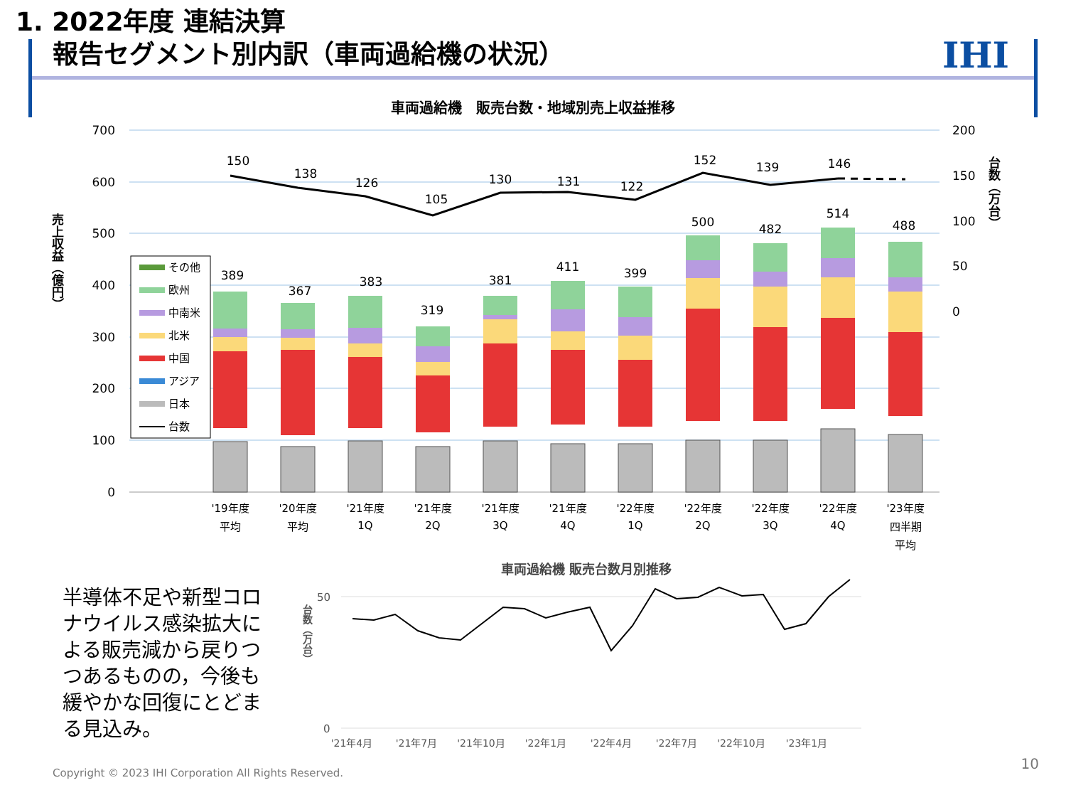1. 2022年度 連結決算
報告セグメント別内訳（車両過給機の状況）
IHI
車両過給機　販売台数・地域別売上収益推移
700
600
500
400
300
200
100
0
200
150
100
50
0
売上収益（億円）
台数（万台）
150
138
126
105
130
131
122
152
139
146
389
367
383
319
381
411
399
500
482
514
488
'19年度
平均
'20年度
平均
'21年度
1Q
'21年度
2Q
'21年度
3Q
'21年度
4Q
'22年度
1Q
'22年度
2Q
'22年度
3Q
'22年度
4Q
'23年度
四半期
平均
その他
欧州
中南米
北米
中国
アジア
日本
台数
50
0
台数（万台）
'21年4月
'21年7月
'21年10月
'22年1月
'22年4月
'22年7月
'22年10月
'23年1月
車両過給機 販売台数月別推移
半導体不足や新型コロナウイルス感染拡大による販売減から戻りつつあるものの，今後も緩やかな回復にとどまる見込み。
Copyright © 2023 IHI Corporation All Rights Reserved.
10